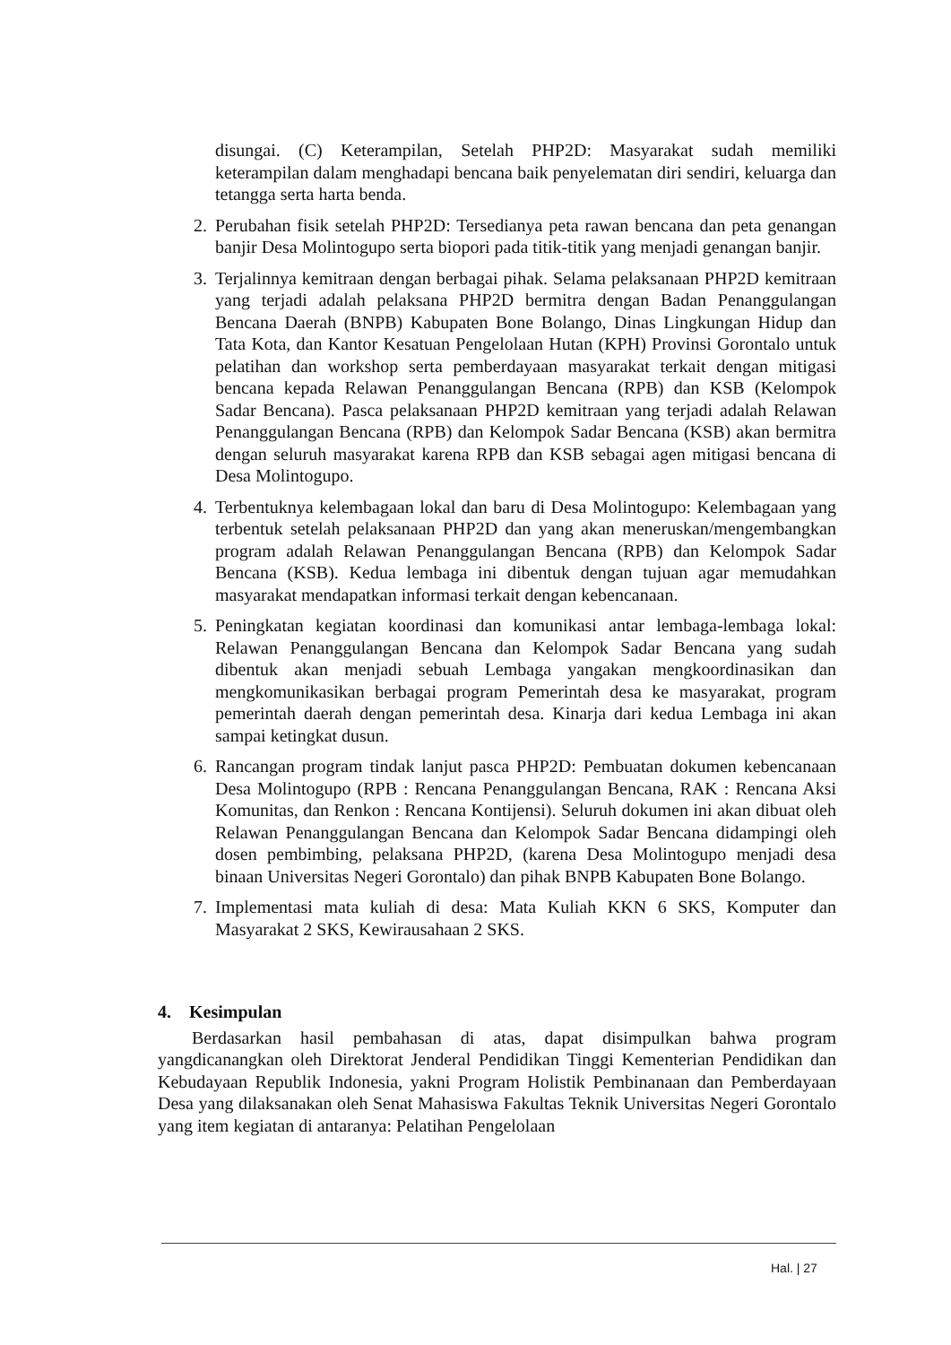disungai. (C) Keterampilan, Setelah PHP2D: Masyarakat sudah memiliki keterampilan dalam menghadapi bencana baik penyelematan diri sendiri, keluarga dan tetangga serta harta benda.
2. Perubahan fisik setelah PHP2D: Tersedianya peta rawan bencana dan peta genangan banjir Desa Molintogupo serta biopori pada titik-titik yang menjadi genangan banjir.
3. Terjalinnya kemitraan dengan berbagai pihak. Selama pelaksanaan PHP2D kemitraan yang terjadi adalah pelaksana PHP2D bermitra dengan Badan Penanggulangan Bencana Daerah (BNPB) Kabupaten Bone Bolango, Dinas Lingkungan Hidup dan Tata Kota, dan Kantor Kesatuan Pengelolaan Hutan (KPH) Provinsi Gorontalo untuk pelatihan dan workshop serta pemberdayaan masyarakat terkait dengan mitigasi bencana kepada Relawan Penanggulangan Bencana (RPB) dan KSB (Kelompok Sadar Bencana). Pasca pelaksanaan PHP2D kemitraan yang terjadi adalah Relawan Penanggulangan Bencana (RPB) dan Kelompok Sadar Bencana (KSB) akan bermitra dengan seluruh masyarakat karena RPB dan KSB sebagai agen mitigasi bencana di Desa Molintogupo.
4. Terbentuknya kelembagaan lokal dan baru di Desa Molintogupo: Kelembagaan yang terbentuk setelah pelaksanaan PHP2D dan yang akan meneruskan/mengembangkan program adalah Relawan Penanggulangan Bencana (RPB) dan Kelompok Sadar Bencana (KSB). Kedua lembaga ini dibentuk dengan tujuan agar memudahkan masyarakat mendapatkan informasi terkait dengan kebencanaan.
5. Peningkatan kegiatan koordinasi dan komunikasi antar lembaga-lembaga lokal: Relawan Penanggulangan Bencana dan Kelompok Sadar Bencana yang sudah dibentuk akan menjadi sebuah Lembaga yangakan mengkoordinasikan dan mengkomunikasikan berbagai program Pemerintah desa ke masyarakat, program pemerintah daerah dengan pemerintah desa. Kinarja dari kedua Lembaga ini akan sampai ketingkat dusun.
6. Rancangan program tindak lanjut pasca PHP2D: Pembuatan dokumen kebencanaan Desa Molintogupo (RPB : Rencana Penanggulangan Bencana, RAK : Rencana Aksi Komunitas, dan Renkon : Rencana Kontijensi). Seluruh dokumen ini akan dibuat oleh Relawan Penanggulangan Bencana dan Kelompok Sadar Bencana didampingi oleh dosen pembimbing, pelaksana PHP2D, (karena Desa Molintogupo menjadi desa binaan Universitas Negeri Gorontalo) dan pihak BNPB Kabupaten Bone Bolango.
7. Implementasi mata kuliah di desa: Mata Kuliah KKN 6 SKS, Komputer dan Masyarakat 2 SKS, Kewirausahaan 2 SKS.
4. Kesimpulan
Berdasarkan hasil pembahasan di atas, dapat disimpulkan bahwa program yangdicanangkan oleh Direktorat Jenderal Pendidikan Tinggi Kementerian Pendidikan dan Kebudayaan Republik Indonesia, yakni Program Holistik Pembinanaan dan Pemberdayaan Desa yang dilaksanakan oleh Senat Mahasiswa Fakultas Teknik Universitas Negeri Gorontalo yang item kegiatan di antaranya: Pelatihan Pengelolaan
Hal. | 27